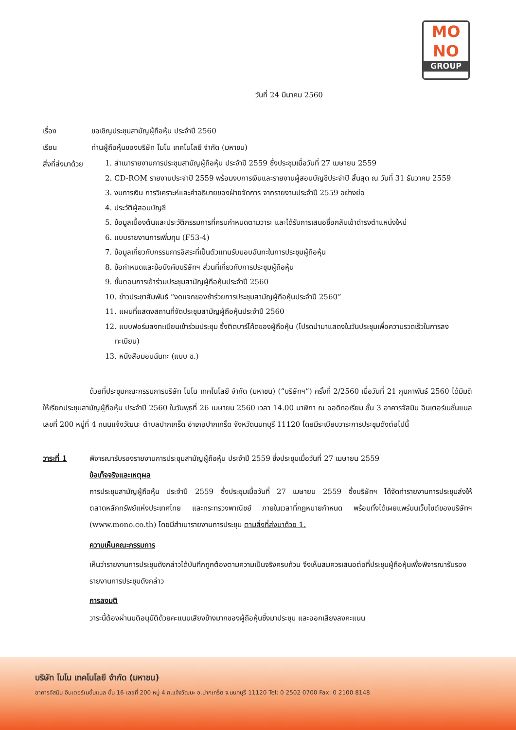MO
NO
GROUP
วันที่ 24 มีนาคม 2560
เรื่อง ขอเชิญประชุมสามัญผู้ถือหุ้น ประจำปี 2560
เรียน ท่านผู้ถือหุ้นของบริษัท โมโน เทคโนโลยี จำกัด (มหาชน)
สิ่งที่ส่งมาด้วย
1. สำเนารายงานการประชุมสามัญผู้ถือหุ้น ประจำปี 2559 ซึ่งประชุมเมื่อวันที่ 27 เมษายน 2559
2. CD-ROM รายงานประจำปี 2559 พร้อมงบการเงินและรายงานผู้สอบบัญชีประจำปี สิ้นสุด ณ วันที่ 31 ธันวาคม 2559
3. งบการเงิน การวิเคราะห์และคำอธิบายของฝ่ายจัดการ จากรายงานประจำปี 2559 อย่างย่อ
4. ประวัติผู้สอบบัญชี
5. ข้อมูลเบื้องต้นและประวัติกรรมการที่ครบกำหนดตามวาระ และได้รับการเสนอชื่อกลับเข้าดำรงตำแหน่งใหม่
6. แบบรายงานการเพิ่มทุน (F53-4)
7. ข้อมูลเกี่ยวกับกรรมการอิสระที่เป็นตัวแทนรับมอบฉันทะในการประชุมผู้ถือหุ้น
8. ข้อกำหนดและข้อบังคับบริษัทฯ ส่วนที่เกี่ยวกับการประชุมผู้ถือหุ้น
9. ขั้นตอนการเข้าร่วมประชุมสามัญผู้ถือหุ้นประจำปี 2560
10. ข่าวประชาสัมพันธ์ “งดแจกของชำร่วยการประชุมสามัญผู้ถือหุ้นประจำปี 2560”
11. แผนที่แสดงสถานที่จัดประชุมสามัญผู้ถือหุ้นประจำปี 2560
12. แบบฟอร์มลงทะเบียนเข้าร่วมประชุม ซึ่งติดบาร์โค้ดของผู้ถือหุ้น (โปรดนำมาแสดงในวันประชุมเพื่อความรวดเร็วในการลงทะเบียน)
13. หนังสือมอบฉันทะ (แบบ ข.)
ด้วยที่ประชุมคณะกรรมการบริษัท โมโน เทคโนโลยี จำกัด (มหาชน) (“บริษัทฯ”) ครั้งที่ 2/2560 เมื่อวันที่ 21 กุมภาพันธ์ 2560 ได้มีมติให้เรียกประชุมสามัญผู้ถือหุ้น ประจำปี 2560 ในวันพุธที่ 26 เมษายน 2560 เวลา 14.00 นาฬิกา ณ ออดิทอเรียม ชั้น 3 อาคารจัสมิน อินเตอร์เนชั่นแนล เลขที่ 200 หมู่ที่ 4 ถนนแจ้งวัฒนะ ตำบลปากเกร็ด อำเภอปากเกร็ด จังหวัดนนทบุรี 11120 โดยมีระเบียบวาระการประชุมดังต่อไปนี้
วาระที่ 1 พิจารณารับรองรายงานการประชุมสามัญผู้ถือหุ้น ประจำปี 2559 ซึ่งประชุมเมื่อวันที่ 27 เมษายน 2559
ข้อเท็จจริงและเหตุผล
การประชุมสามัญผู้ถือหุ้น ประจำปี 2559 ซึ่งประชุมเมื่อวันที่ 27 เมษายน 2559 ซึ่งบริษัทฯ ได้จัดทำรายงานการประชุมส่งให้ตลาดหลักทรัพย์แห่งประเทศไทย และกระทรวงพาณิชย์ ภายในเวลาที่กฎหมายกำหนด พร้อมทั้งได้เผยแพร่บนเว็บไซต์ของบริษัทฯ (www.mono.co.th) โดยมีสำเนารายงานการประชุม ตามสิ่งที่ส่งมาด้วย 1.
ความเห็นคณะกรรมการ
เห็นว่ารายงานการประชุมดังกล่าวได้บันทึกถูกต้องตามความเป็นจริงครบถ้วน จึงเห็นสมควรเสนอต่อที่ประชุมผู้ถือหุ้นเพื่อพิจารณารับรองรายงานการประชุมดังกล่าว
การลงมติ
วาระนี้ต้องผ่านมติอนุมัติด้วยคะแนนเสียงข้างมากของผู้ถือหุ้นซึ่งมาประชุม และออกเสียงลงคะแนน
บริษัท โมโน เทคโนโลยี จำกัด (มหาชน)
อาคารจัสมิน อินเตอร์เนชั่นแนล ชั้น 16 เลขที่ 200 หมู่ 4 ถ.แจ้งวัฒนะ อ.ปากเกร็ด จ.นนทบุรี 11120 Tel: 0 2502 0700 Fax: 0 2100 8148